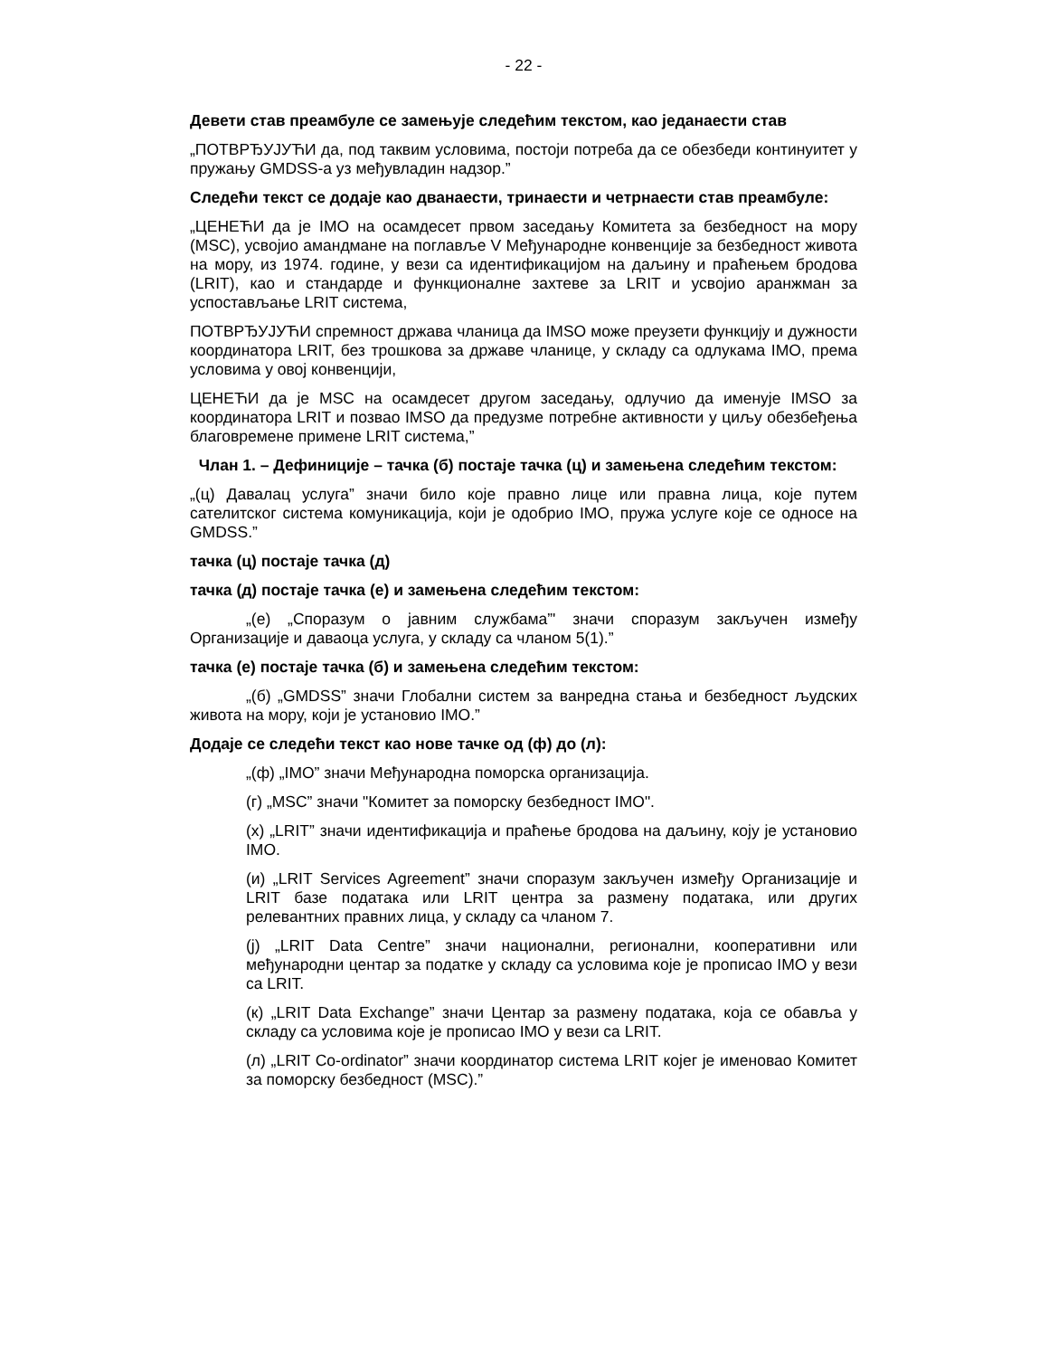- 22 -
Девети став преамбуле се замењује следећим текстом, као једанаести став
„ПОТВРЂУЈУЋИ да, под таквим условима, постоји потреба да се обезбеди континуитет у пружању GMDSS-а уз међувладин надзор.”
Следећи текст се додаје као дванаести, тринаести и четрнаести став преамбуле:
„ЦЕНЕЋИ да је IMO на осамдесет првом заседању Комитета за безбедност на мору (MSC), усвојио амандмане на поглавље V Међународне конвенције за безбедност живота на мору, из 1974. године, у вези са идентификацијом на даљину и праћењем бродова (LRIT), као и стандарде и функционалне захтеве за LRIT и усвојио аранжман за успостављање LRIT система,
ПОТВРЂУЈУЋИ спремност држава чланица да IMSO може преузети функцију и дужности координатора LRIT, без трошкова за државе чланице, у складу са одлукама IMO, према условима у овој конвенцији,
ЦЕНЕЋИ да је MSC на осамдесет другом заседању, одлучио да именује IMSO за координатора LRIT и позвао IMSO да предузме потребне активности у циљу обезбеђења благовремене примене LRIT система,”
Члан 1. – Дефиниције – тачка (б) постаје тачка (ц) и замењена следећим текстом:
„(ц) Давалац услуга” значи било које правно лице или правна лица, које путем сателитског система комуникација, који је одобрио IMO, пружа услуге које се односе на GMDSS.”
тачка (ц) постаје тачка (д)
тачка (д) постаје тачка (е) и замењена следећим текстом:
„(е) „Споразум о јавним службама”' значи споразум закључен између Организације и даваоца услуга, у складу са чланом 5(1).”
тачка (е) постаје тачка (б) и замењена следећим текстом:
„(б) „GMDSS” значи Глобални систем за ванредна стања и безбедност људских живота на мору, који је установио IMO.”
Додаје се следећи текст као нове тачке од (ф) до (л):
„(ф) „IMO” значи Међународна поморска организација.
(г) „MSC” значи "Комитет за поморску безбедност IMO".
(х) „LRIT” значи идентификација и праћење бродова на даљину, коју је установио IMO.
(и) „LRIT Services Agreement” значи споразум закључен између Организације и LRIT базе података или LRIT центра за размену података, или других релевантних правних лица, у складу са чланом 7.
(ј) „LRIT Data Centre” значи национални, регионални, кооперативни или међународни центар за податке у складу са условима које је прописао IMO у вези са LRIT.
(к) „LRIT Data Exchange” значи Центар за размену података, која се обавља у складу са условима које је прописао IMO у вези са LRIT.
(л) „LRIT Co-ordinator” значи координатор система LRIT којег је именовао Комитет за поморску безбедност (MSC).”